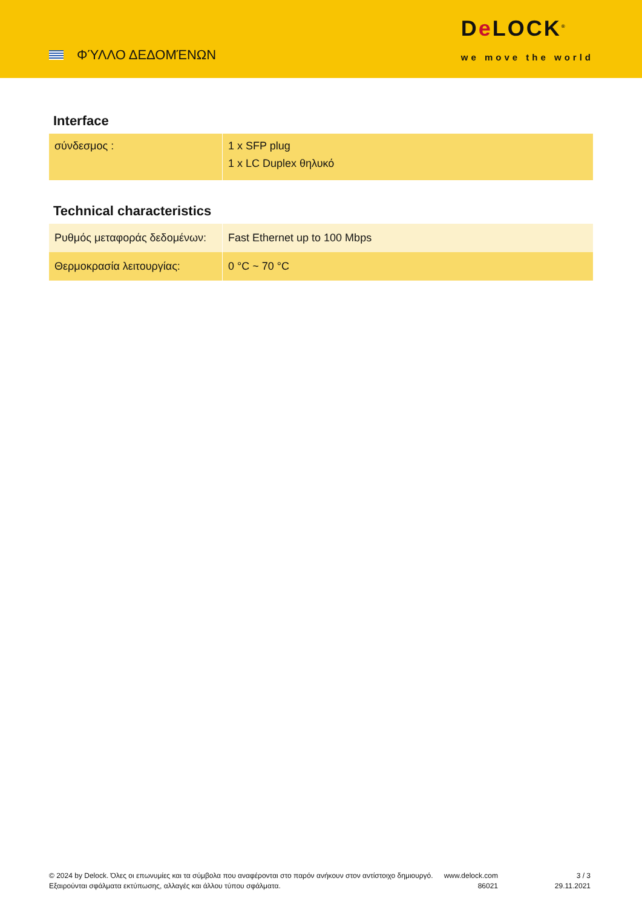ΦΎΛΛΟ ΔΕΔΟΜΈΝΩΝ
De LOCK<sup>®</sup>
we move the world
Interface
| σύνδεσμος : | 1 x SFP plug 1 x LC Duplex θηλυκό |
Technical characteristics
| Ρυθμός μεταφοράς δεδομένων: | Fast Ethernet up to 100 Mbps |
| Θερμοκρασία λειτουργίας: | 0 °C ~ 70 °C |
© 2024 by Delock. Όλες οι επωνυμίες και τα σύμβολα που αναφέρονται στο παρόν ανήκουν στον αντίστοιχο δημιουργό. Εξαιρούνται σφάλματα εκτύπωσης, αλλαγές και άλλου τύπου σφάλματα.
www.delock.com
86021
3 / 3
29.11.2021